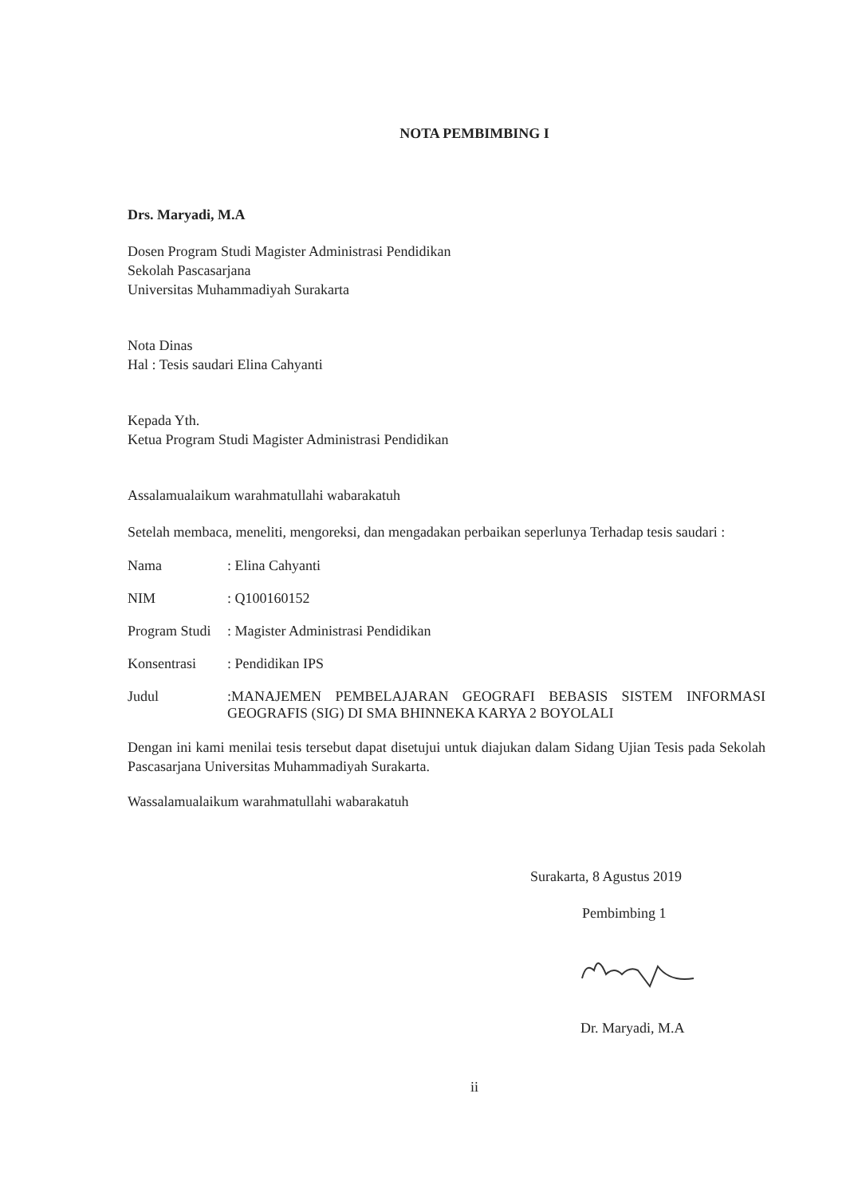NOTA PEMBIMBING I
Drs. Maryadi, M.A
Dosen Program Studi Magister Administrasi Pendidikan
Sekolah Pascasarjana
Universitas Muhammadiyah Surakarta
Nota Dinas
Hal : Tesis saudari Elina Cahyanti
Kepada Yth.
Ketua Program Studi Magister Administrasi Pendidikan
Assalamualaikum warahmatullahi wabarakatuh
Setelah membaca, meneliti, mengoreksi, dan mengadakan perbaikan seperlunya Terhadap tesis saudari :
Nama: Elina Cahyanti
NIM: Q100160152
Program Studi: Magister Administrasi Pendidikan
Konsentrasi: Pendidikan IPS
Judul:MANAJEMEN PEMBELAJARAN GEOGRAFI BEBASIS SISTEM INFORMASI GEOGRAFIS (SIG) DI SMA BHINNEKA KARYA 2 BOYOLALI
Dengan ini kami menilai tesis tersebut dapat disetujui untuk diajukan dalam Sidang Ujian Tesis pada Sekolah Pascasarjana Universitas Muhammadiyah Surakarta.
Wassalamualaikum warahmatullahi wabarakatuh
Surakarta, 8 Agustus 2019
Pembimbing 1
Dr. Maryadi, M.A
ii